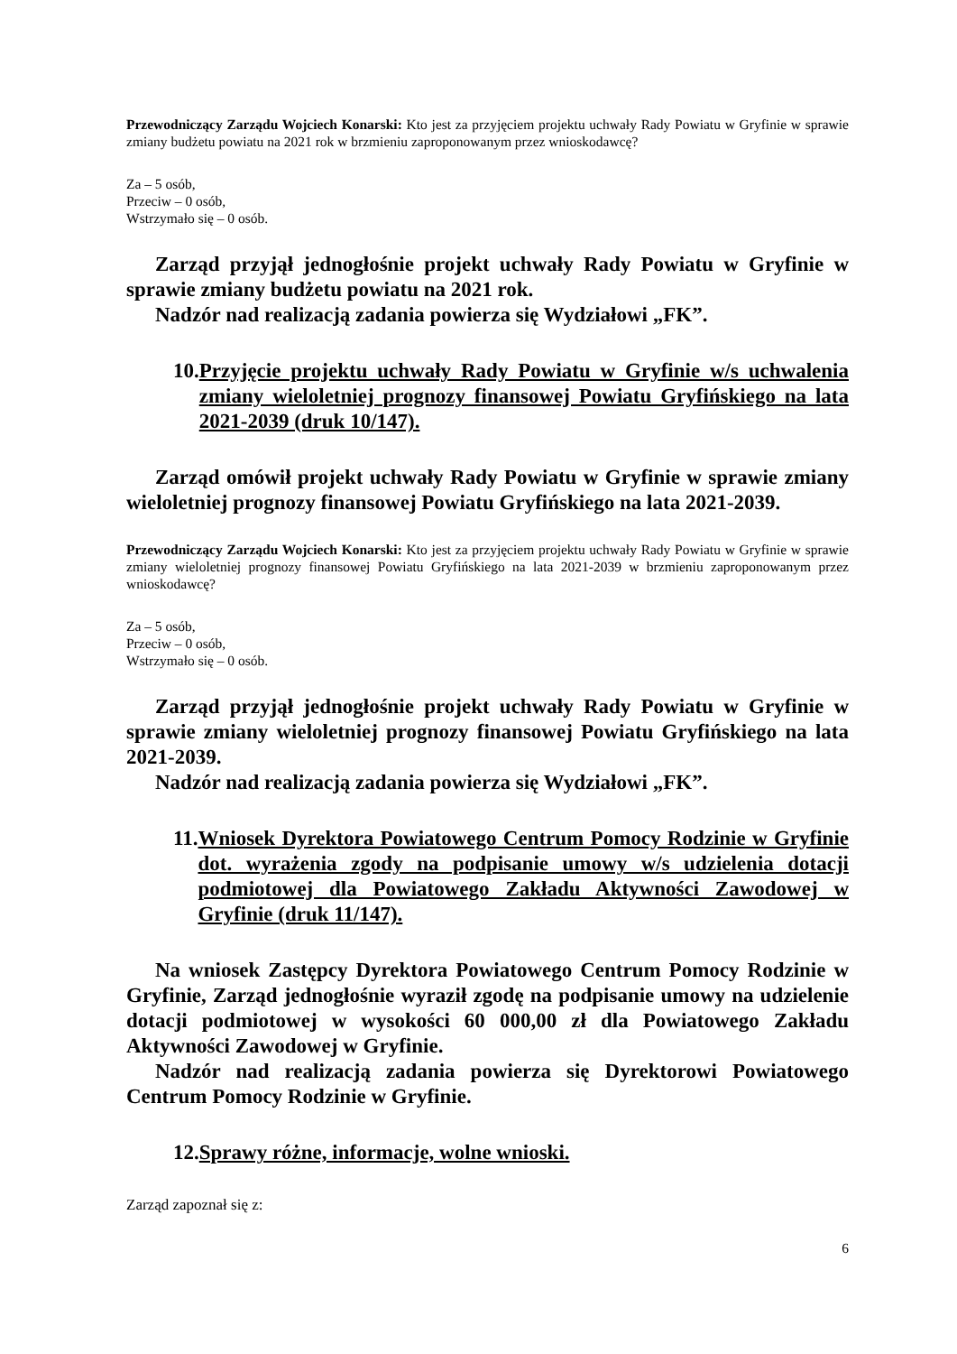Przewodniczący Zarządu Wojciech Konarski: Kto jest za przyjęciem projektu uchwały Rady Powiatu w Gryfinie w sprawie zmiany budżetu powiatu na 2021 rok w brzmieniu zaproponowanym przez wnioskodawcę?
Za – 5 osób,
Przeciw – 0 osób,
Wstrzymało się – 0 osób.
Zarząd przyjął jednogłośnie projekt uchwały Rady Powiatu w Gryfinie w sprawie zmiany budżetu powiatu na 2021 rok.
Nadzór nad realizacją zadania powierza się Wydziałowi „FK”.
10. Przyjęcie projektu uchwały Rady Powiatu w Gryfinie w/s uchwalenia zmiany wieloletniej prognozy finansowej Powiatu Gryfińskiego na lata 2021-2039 (druk 10/147).
Zarząd omówił projekt uchwały Rady Powiatu w Gryfinie w sprawie zmiany wieloletniej prognozy finansowej Powiatu Gryfińskiego na lata 2021-2039.
Przewodniczący Zarządu Wojciech Konarski: Kto jest za przyjęciem projektu uchwały Rady Powiatu w Gryfinie w sprawie zmiany wieloletniej prognozy finansowej Powiatu Gryfińskiego na lata 2021-2039 w brzmieniu zaproponowanym przez wnioskodawcę?
Za – 5 osób,
Przeciw – 0 osób,
Wstrzymało się – 0 osób.
Zarząd przyjął jednogłośnie projekt uchwały Rady Powiatu w Gryfinie w sprawie zmiany wieloletniej prognozy finansowej Powiatu Gryfińskiego na lata 2021-2039.
Nadzór nad realizacją zadania powierza się Wydziałowi „FK”.
11. Wniosek Dyrektora Powiatowego Centrum Pomocy Rodzinie w Gryfinie dot. wyrażenia zgody na podpisanie umowy w/s udzielenia dotacji podmiotowej dla Powiatowego Zakładu Aktywności Zawodowej w Gryfinie (druk 11/147).
Na wniosek Zastępcy Dyrektora Powiatowego Centrum Pomocy Rodzinie w Gryfinie, Zarząd jednogłośnie wyraził zgodę na podpisanie umowy na udzielenie dotacji podmiotowej w wysokości 60 000,00 zł dla Powiatowego Zakładu Aktywności Zawodowej w Gryfinie.
Nadzór nad realizacją zadania powierza się Dyrektorowi Powiatowego Centrum Pomocy Rodzinie w Gryfinie.
12. Sprawy różne, informacje, wolne wnioski.
Zarząd zapoznał się z:
6